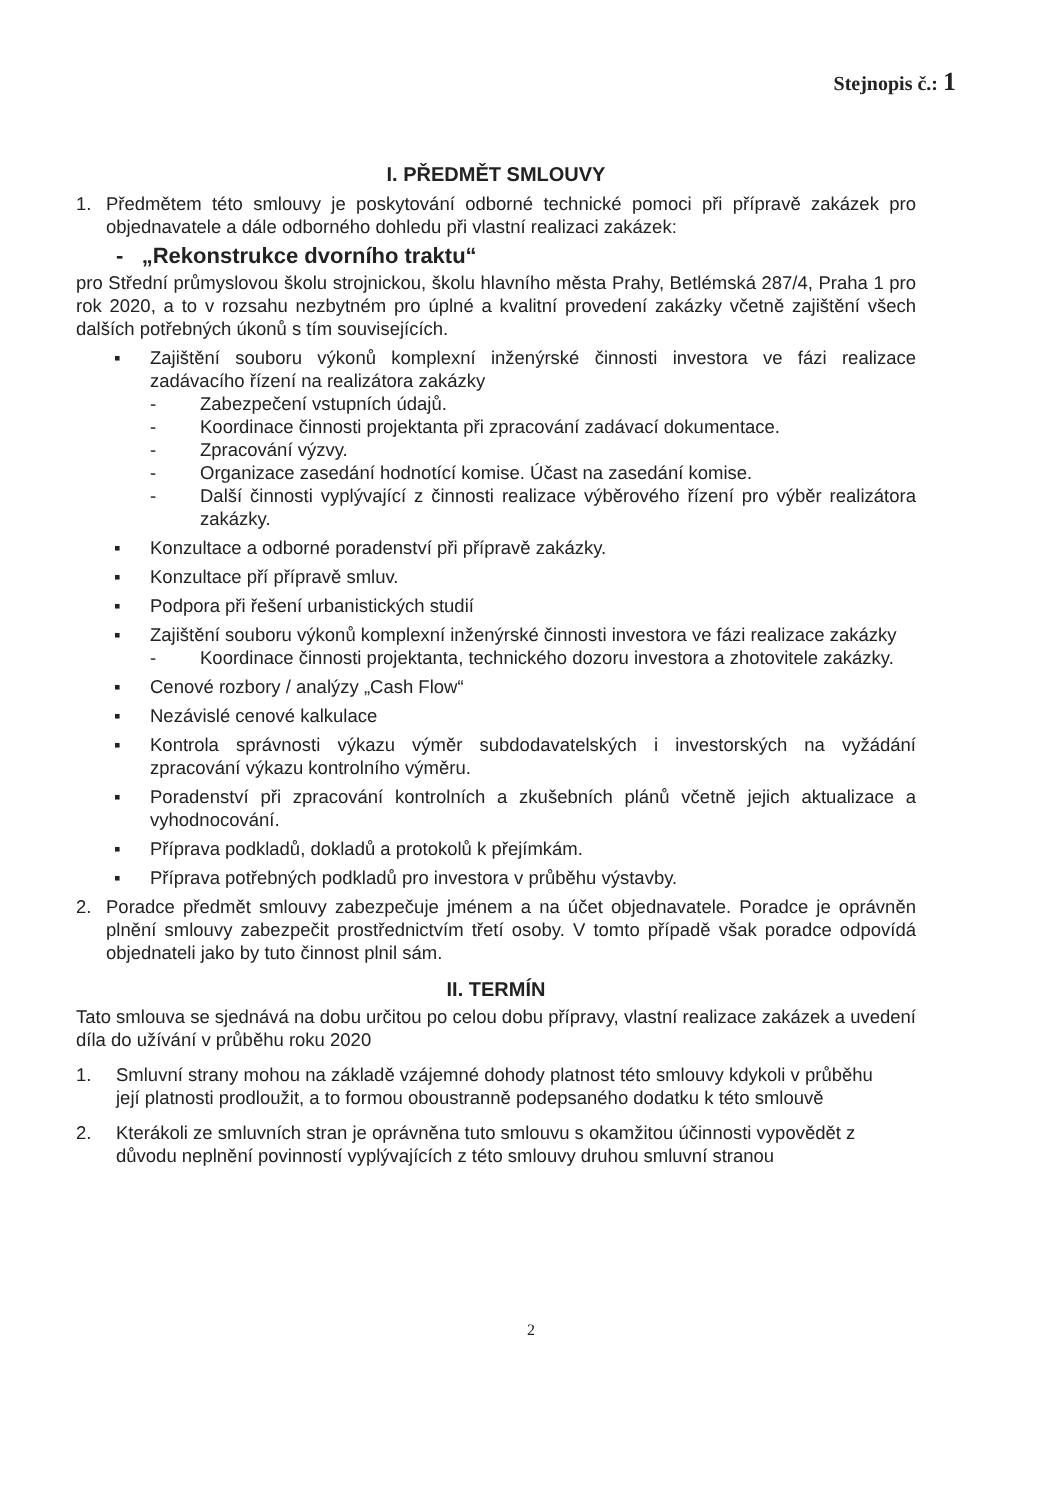Stejnopis č.: 1
I. PŘEDMĚT SMLOUVY
1. Předmětem této smlouvy je poskytování odborné technické pomoci při přípravě zakázek pro objednavatele a dále odborného dohledu při vlastní realizaci zakázek:
- „Rekonstrukce dvorního traktu“
pro Střední průmyslovou školu strojnickou, školu hlavního města Prahy, Betlémská 287/4, Praha 1 pro rok 2020, a to v rozsahu nezbytném pro úplné a kvalitní provedení zakázky včetně zajištění všech dalších potřebných úkonů s tím souvisejících.
▪ Zajištění souboru výkonů komplexní inženýrské činnosti investora ve fázi realizace zadávacího řízení na realizátora zakázky
- Zabezpečení vstupních údajů.
- Koordinace činnosti projektanta při zpracování zadávací dokumentace.
- Zpracování výzvy.
- Organizace zasedání hodnotící komise. Účast na zasedání komise.
- Další činnosti vyplývající z činnosti realizace výběrového řízení pro výběr realizátora zakázky.
▪ Konzultace a odborné poradenství při přípravě zakázky.
▪ Konzultace pří přípravě smluv.
▪ Podpora při řešení urbanistických studií
▪ Zajištění souboru výkonů komplexní inženýrské činnosti investora ve fázi realizace zakázky
- Koordinace činnosti projektanta, technického dozoru investora a zhotovitele zakázky.
▪ Cenové rozbory / analýzy „Cash Flow“
▪ Nezávislé cenové kalkulace
▪ Kontrola správnosti výkazu výměr subdodavatelských i investorských na vyžádání zpracování výkazu kontrolního výměru.
▪ Poradenství při zpracování kontrolních a zkušebních plánů včetně jejich aktualizace a vyhodnocování.
▪ Příprava podkladů, dokladů a protokolů k přejímkám.
▪ Příprava potřebných podkladů pro investora v průběhu výstavby.
2. Poradce předmět smlouvy zabezpečuje jménem a na účet objednavatele. Poradce je oprávněn plnění smlouvy zabezpečit prostřednictvím třetí osoby. V tomto případě však poradce odpovídá objednateli jako by tuto činnost plnil sám.
II. TERMÍN
Tato smlouva se sjednává na dobu určitou po celou dobu přípravy, vlastní realizace zakázek a uvedení díla do užívání v průběhu roku 2020
1. Smluvní strany mohou na základě vzájemné dohody platnost této smlouvy kdykoli v průběhu její platnosti prodloužit, a to formou oboustranně podepsaného dodatku k této smlouvě
2. Kterákoli ze smluvních stran je oprávněna tuto smlouvu s okamžitou účinnosti vypovědět z důvodu neplnění povinností vyplývajících z této smlouvy druhou smluvní stranou
2